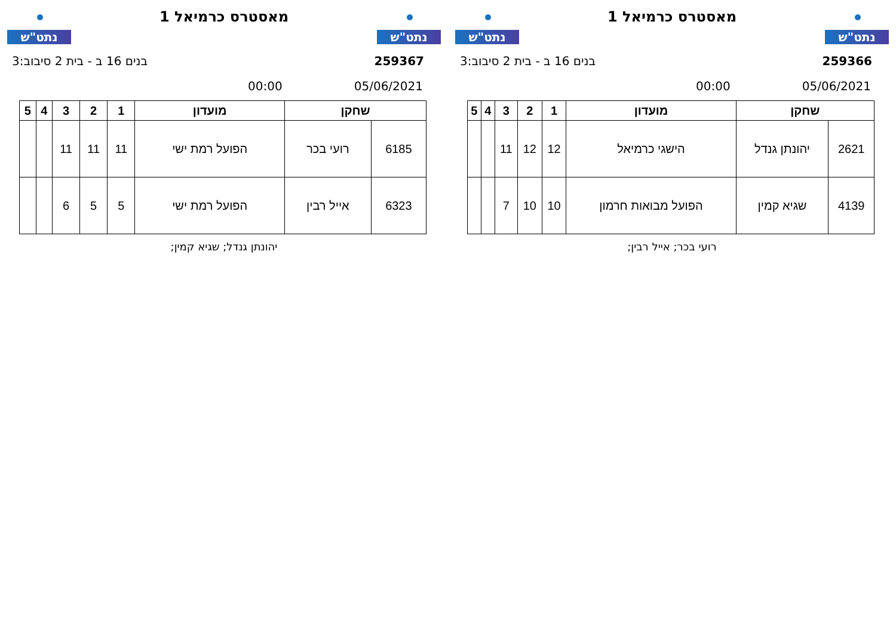נתט"ש
מאסטרס כרמיאל 1
נתט"ש
259366 בנים 16 ב - בית 2 סיבוב:3
05/06/2021 00:00
| שחקן | | מועדון | 1 | 2 | 3 | 4 | 5 |
| --- | --- | --- | --- | --- | --- | --- | --- |
| 2621 | יהונתן גנדל | הישגי כרמיאל | 12 | 12 | 11 | | |
| 4139 | שגיא קמין | הפועל מבואות חרמון | 10 | 10 | 7 | | |
רועי בכר; אייל רבין;
נתט"ש
מאסטרס כרמיאל 1
נתט"ש
259367 בנים 16 ב - בית 2 סיבוב:3
05/06/2021 00:00
| שחקן | | מועדון | 1 | 2 | 3 | 4 | 5 |
| --- | --- | --- | --- | --- | --- | --- | --- |
| 6185 | רועי בכר | הפועל רמת ישי | 11 | 11 | 11 | | |
| 6323 | אייל רבין | הפועל רמת ישי | 5 | 5 | 6 | | |
יהונתן גנדל; שגיא קמין;